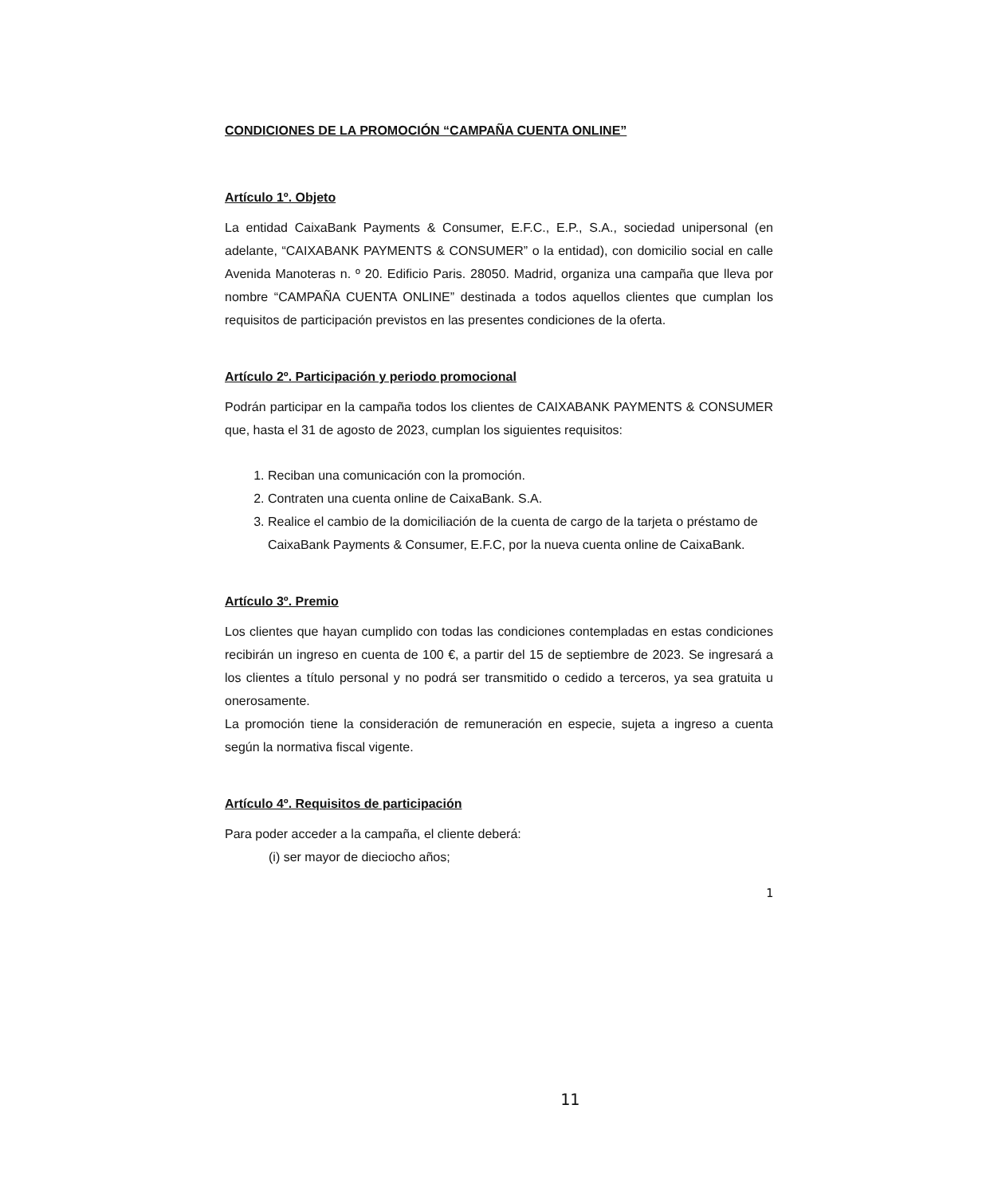CONDICIONES DE LA PROMOCIÓN “CAMPAÑA CUENTA ONLINE”
Artículo 1º. Objeto
La entidad CaixaBank Payments & Consumer, E.F.C., E.P., S.A., sociedad unipersonal (en adelante, “CAIXABANK PAYMENTS & CONSUMER” o la entidad), con domicilio social en calle Avenida Manoteras n. º 20. Edificio Paris. 28050. Madrid, organiza una campaña que lleva por nombre “CAMPAÑA CUENTA ONLINE” destinada a todos aquellos clientes que cumplan los requisitos de participación previstos en las presentes condiciones de la oferta.
Artículo 2º. Participación y periodo promocional
Podrán participar en la campaña todos los clientes de CAIXABANK PAYMENTS & CONSUMER que, hasta el 31 de agosto de 2023, cumplan los siguientes requisitos:
1. Reciban una comunicación con la promoción.
2. Contraten una cuenta online de CaixaBank. S.A.
3. Realice el cambio de la domiciliación de la cuenta de cargo de la tarjeta o préstamo de CaixaBank Payments & Consumer, E.F.C, por la nueva cuenta online de CaixaBank.
Artículo 3º. Premio
Los clientes que hayan cumplido con todas las condiciones contempladas en estas condiciones recibirán un ingreso en cuenta de 100 €, a partir del 15 de septiembre de 2023. Se ingresará a los clientes a título personal y no podrá ser transmitido o cedido a terceros, ya sea gratuita u onerosamente.
La promoción tiene la consideración de remuneración en especie, sujeta a ingreso a cuenta según la normativa fiscal vigente.
Artículo 4º. Requisitos de participación
Para poder acceder a la campaña, el cliente deberá:
(i) ser mayor de dieciocho años;
1
11